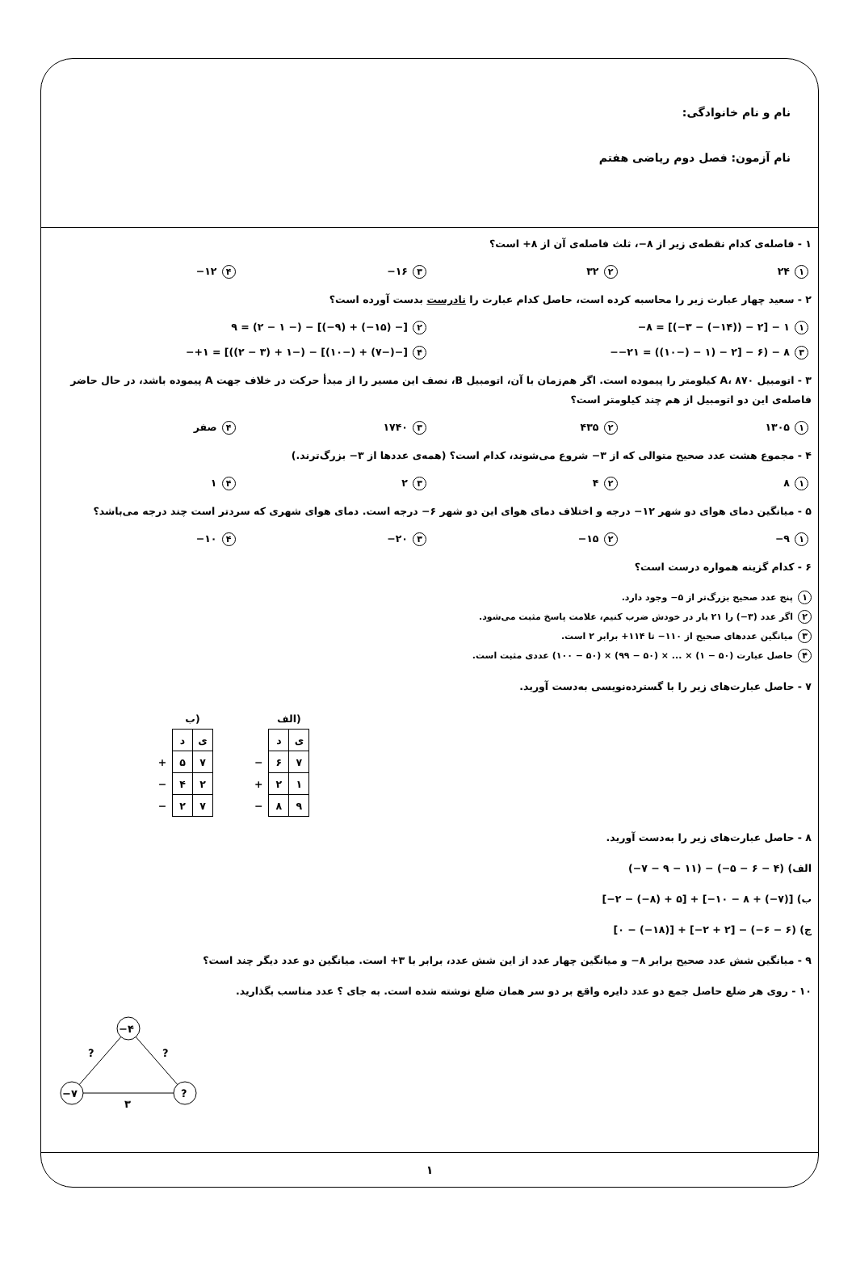نام و نام خانوادگی:
نام آزمون: فصل دوم ریاضی هفتم
۱ - فاصله‌ی کدام نقطه‌ی زیر از ۸−، ثلث فاصله‌ی آن از ۸+ است؟
۱ ۲۴
۲ ۳۲
۳ ۱۶−
۴ ۱۲−
۲ - سعید چهار عبارت زیر را محاسبه کرده است، حاصل کدام عبارت را نادرست بدست آورده است؟
۱ ‎−۸ = [(−۳ − (−۱۴)) − ۲] − ۱
۲ ‎۹ = (۲ − ۱ −) − [(−۹) + (−۱۵) −]
۳ ‎−۲۱ = ((۱۰−) − ۱) − ۲] − ۶) − ۸−
۴ ‎+۱ = [((۲ − ۳) + ۱−) − [(۱۰−) + (۷−)−]−
۳ - اتومبیل A، ۸۷۰ کیلومتر را پیموده است. اگر هم‌زمان با آن، اتومبیل B، نصف این مسیر را از مبدأ حرکت در خلاف جهت A پیموده باشد، در حال حاضر فاصله‌ی این دو اتومبیل از هم چند کیلومتر است؟
۱ ۱۳۰۵
۲ ۴۳۵
۳ ۱۷۴۰
۴ صفر
۴ - مجموع هشت عدد صحیح متوالی که از ۳− شروع می‌شوند، کدام است؟ (همه‌ی عددها از ۳− بزرگ‌ترند.)
۱ ۸
۲ ۴
۳ ۲
۴ ۱
۵ - میانگین دمای هوای دو شهر ۱۲− درجه و اختلاف دمای هوای این دو شهر ۶− درجه است. دمای هوای شهری که سردتر است چند درجه می‌باشد؟
۱ ۹−
۲ ۱۵−
۳ ۲۰−
۴ ۱۰−
۶ - کدام گزینه همواره درست است؟
۱ پنج عدد صحیح بزرگ‌تر از ۵− وجود دارد.
۲ اگر عدد (۳−) را ۲۱ بار در خودش ضرب کنیم، علامت پاسخ مثبت می‌شود.
۳ میانگین عددهای صحیح از ۱۱۰− تا ۱۱۴+ برابر ۲ است.
۴ حاصل عبارت (۵۰ − ۱) × ... × (۵۰ − ۹۹) × (۵۰ − ۱۰۰) عددی مثبت است.
۷ - حاصل عبارت‌های زیر را با گسترده‌نویسی به‌دست آورید.
| | ب) | |
| | د | ی |
| + | ۵ | ۷ |
| − | ۴ | ۲ |
| − | ۲ | ۷ |
| | الف) | |
| | د | ی |
| − | ۶ | ۷ |
| + | ۲ | ۱ |
| − | ۸ | ۹ |
۸ - حاصل عبارت‌های زیر را به‌دست آورید.
الف) ‎(−۷ − ۹ − ۱۱) − (−۵ − ۶ − ۴)
ب) ‎[−۲ − (−۸) + ۵] + [−۱۰ − ۸ + (−۷)]
ج) ‎[۰ − (−۱۸)] + [−۲ + ۲] − (−۶ − ۶)
۹ - میانگین شش عدد صحیح برابر ۸− و میانگین چهار عدد از این شش عدد، برابر با ۳+ است. میانگین دو عدد دیگر چند است؟
۱۰ - روی هر ضلع حاصل جمع دو عدد دایره واقع بر دو سر همان ضلع نوشته شده است. به جای ؟ عدد مناسب بگذارید.
−۴
−۷
?
?
?
۳
۱